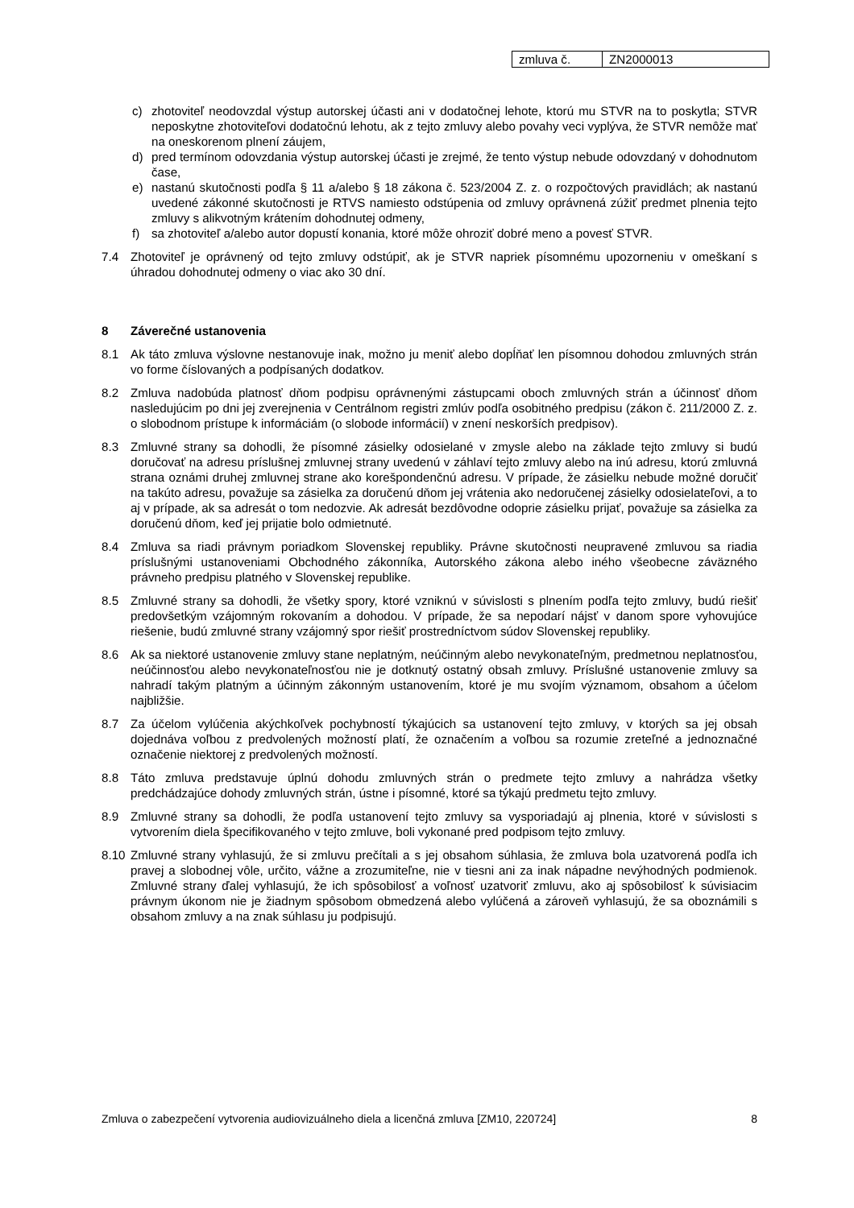| zmluva č. | ZN2000013 |
c) zhotoviteľ neodovzdal výstup autorskej účasti ani v dodatočnej lehote, ktorú mu STVR na to poskytla; STVR neposkytne zhotoviteľovi dodatočnú lehotu, ak z tejto zmluvy alebo povahy veci vyplýva, že STVR nemôže mať na oneskorenom plnení záujem,
d) pred termínom odovzdania výstup autorskej účasti je zrejmé, že tento výstup nebude odovzdaný v dohodnutom čase,
e) nastanú skutočnosti podľa § 11 a/alebo § 18 zákona č. 523/2004 Z. z. o rozpočtových pravidlách; ak nastanú uvedené zákonné skutočnosti je RTVS namiesto odstúpenia od zmluvy oprávnená zúžiť predmet plnenia tejto zmluvy s alikvotným krátením dohodnutej odmeny,
f) sa zhotoviteľ a/alebo autor dopustí konania, ktoré môže ohroziť dobré meno a povesť STVR.
7.4 Zhotoviteľ je oprávnený od tejto zmluvy odstúpiť, ak je STVR napriek písomnému upozorneniu v omeškaní s úhradou dohodnutej odmeny o viac ako 30 dní.
8 Záverečné ustanovenia
8.1 Ak táto zmluva výslovne nestanovuje inak, možno ju meniť alebo dopĺňať len písomnou dohodou zmluvných strán vo forme číslovaných a podpísaných dodatkov.
8.2 Zmluva nadobúda platnosť dňom podpisu oprávnenými zástupcami oboch zmluvných strán a účinnosť dňom nasledujúcim po dni jej zverejnenia v Centrálnom registri zmlúv podľa osobitného predpisu (zákon č. 211/2000 Z. z. o slobodnom prístupe k informáciám (o slobode informácií) v znení neskorších predpisov).
8.3 Zmluvné strany sa dohodli, že písomné zásielky odosielané v zmysle alebo na základe tejto zmluvy si budú doručovať na adresu príslušnej zmluvnej strany uvedenú v záhlaví tejto zmluvy alebo na inú adresu, ktorú zmluvná strana oznámi druhej zmluvnej strane ako korešpondenčnú adresu. V prípade, že zásielku nebude možné doručiť na takúto adresu, považuje sa zásielka za doručenú dňom jej vrátenia ako nedoručenej zásielky odosielateľovi, a to aj v prípade, ak sa adresát o tom nedozvie. Ak adresát bezdôvodne odoprie zásielku prijať, považuje sa zásielka za doručenú dňom, keď jej prijatie bolo odmietnuté.
8.4 Zmluva sa riadi právnym poriadkom Slovenskej republiky. Právne skutočnosti neupravené zmluvou sa riadia príslušnými ustanoveniami Obchodného zákonníka, Autorského zákona alebo iného všeobecne záväzného právneho predpisu platného v Slovenskej republike.
8.5 Zmluvné strany sa dohodli, že všetky spory, ktoré vzniknú v súvislosti s plnením podľa tejto zmluvy, budú riešiť predovšetkým vzájomným rokovaním a dohodou. V prípade, že sa nepodarí nájsť v danom spore vyhovujúce riešenie, budú zmluvné strany vzájomný spor riešiť prostredníctvom súdov Slovenskej republiky.
8.6 Ak sa niektoré ustanovenie zmluvy stane neplatným, neúčinným alebo nevykonateľným, predmetnou neplatnosťou, neúčinnosťou alebo nevykonateľnosťou nie je dotknutý ostatný obsah zmluvy. Príslušné ustanovenie zmluvy sa nahradí takým platným a účinným zákonným ustanovením, ktoré je mu svojím významom, obsahom a účelom najbližšie.
8.7 Za účelom vylúčenia akýchkoľvek pochybností týkajúcich sa ustanovení tejto zmluvy, v ktorých sa jej obsah dojednáva voľbou z predvolených možností platí, že označením a voľbou sa rozumie zreteľné a jednoznačné označenie niektorej z predvolených možností.
8.8 Táto zmluva predstavuje úplnú dohodu zmluvných strán o predmete tejto zmluvy a nahrádza všetky predchádzajúce dohody zmluvných strán, ústne i písomné, ktoré sa týkajú predmetu tejto zmluvy.
8.9 Zmluvné strany sa dohodli, že podľa ustanovení tejto zmluvy sa vysporiadajú aj plnenia, ktoré v súvislosti s vytvorením diela špecifikovaného v tejto zmluve, boli vykonané pred podpisom tejto zmluvy.
8.10 Zmluvné strany vyhlasujú, že si zmluvu prečítali a s jej obsahom súhlasia, že zmluva bola uzatvorená podľa ich pravej a slobodnej vôle, určito, vážne a zrozumiteľne, nie v tiesni ani za inak nápadne nevýhodných podmienok. Zmluvné strany ďalej vyhlasujú, že ich spôsobilosť a voľnosť uzatvoriť zmluvu, ako aj spôsobilosť k súvisiacim právnym úkonom nie je žiadnym spôsobom obmedzená alebo vylúčená a zároveň vyhlasujú, že sa oboznámili s obsahom zmluvy a na znak súhlasu ju podpisujú.
Zmluva o zabezpečení vytvorenia audiovizuálneho diela a licenčná zmluva [ZM10, 220724] 8